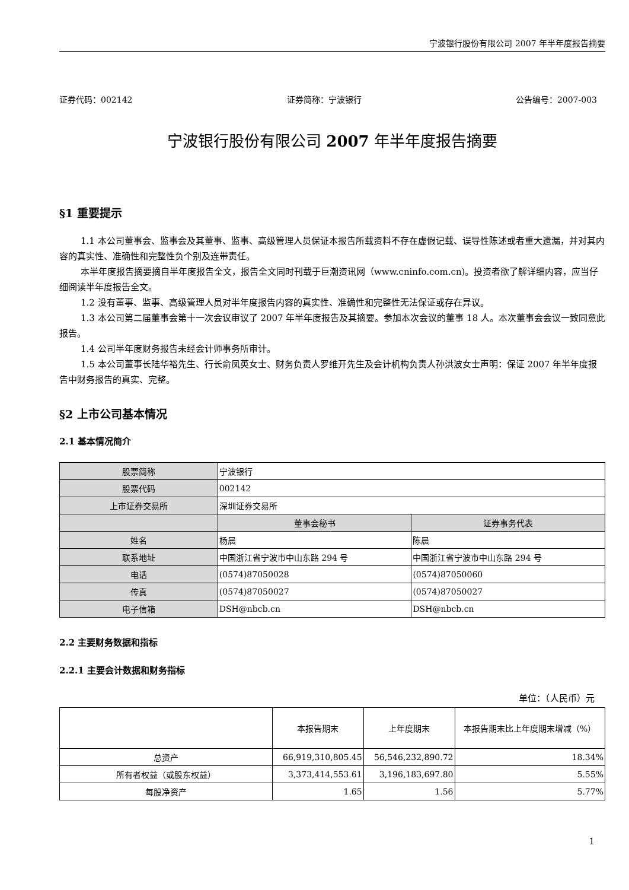宁波银行股份有限公司 2007 年半年度报告摘要
证券代码：002142 证券简称：宁波银行 公告编号：2007-003
宁波银行股份有限公司 2007 年半年度报告摘要
§1 重要提示
1.1 本公司董事会、监事会及其董事、监事、高级管理人员保证本报告所载资料不存在虚假记载、误导性陈述或者重大遗漏，并对其内容的真实性、准确性和完整性负个别及连带责任。
本半年度报告摘要摘自半年度报告全文，报告全文同时刊载于巨潮资讯网（www.cninfo.com.cn)。投资者欲了解详细内容，应当仔细阅读半年度报告全文。
1.2 没有董事、监事、高级管理人员对半年度报告内容的真实性、准确性和完整性无法保证或存在异议。
1.3 本公司第二届董事会第十一次会议审议了 2007 年半年度报告及其摘要。参加本次会议的董事 18 人。本次董事会会议一致同意此报告。
1.4 公司半年度财务报告未经会计师事务所审计。
1.5 本公司董事长陆华裕先生、行长俞凤英女士、财务负责人罗维开先生及会计机构负责人孙洪波女士声明：保证 2007 年半年度报告中财务报告的真实、完整。
§2 上市公司基本情况
2.1 基本情况简介
| 股票简称 | 宁波银行 | |
| 股票代码 | 002142 | |
| 上市证券交易所 | 深圳证券交易所 | |
| | 董事会秘书 | 证券事务代表 |
| 姓名 | 杨晨 | 陈晨 |
| 联系地址 | 中国浙江省宁波市中山东路 294 号 | 中国浙江省宁波市中山东路 294 号 |
| 电话 | (0574)87050028 | (0574)87050060 |
| 传真 | (0574)87050027 | (0574)87050027 |
| 电子信箱 | DSH@nbcb.cn | DSH@nbcb.cn |
2.2 主要财务数据和指标
2.2.1 主要会计数据和财务指标
单位：（人民币）元
| | 本报告期末 | 上年度期末 | 本报告期末比上年度期末增减（%） |
| 总资产 | 66,919,310,805.45 | 56,546,232,890.72 | 18.34% |
| 所有者权益（或股东权益） | 3,373,414,553.61 | 3,196,183,697.80 | 5.55% |
| 每股净资产 | 1.65 | 1.56 | 5.77% |
1